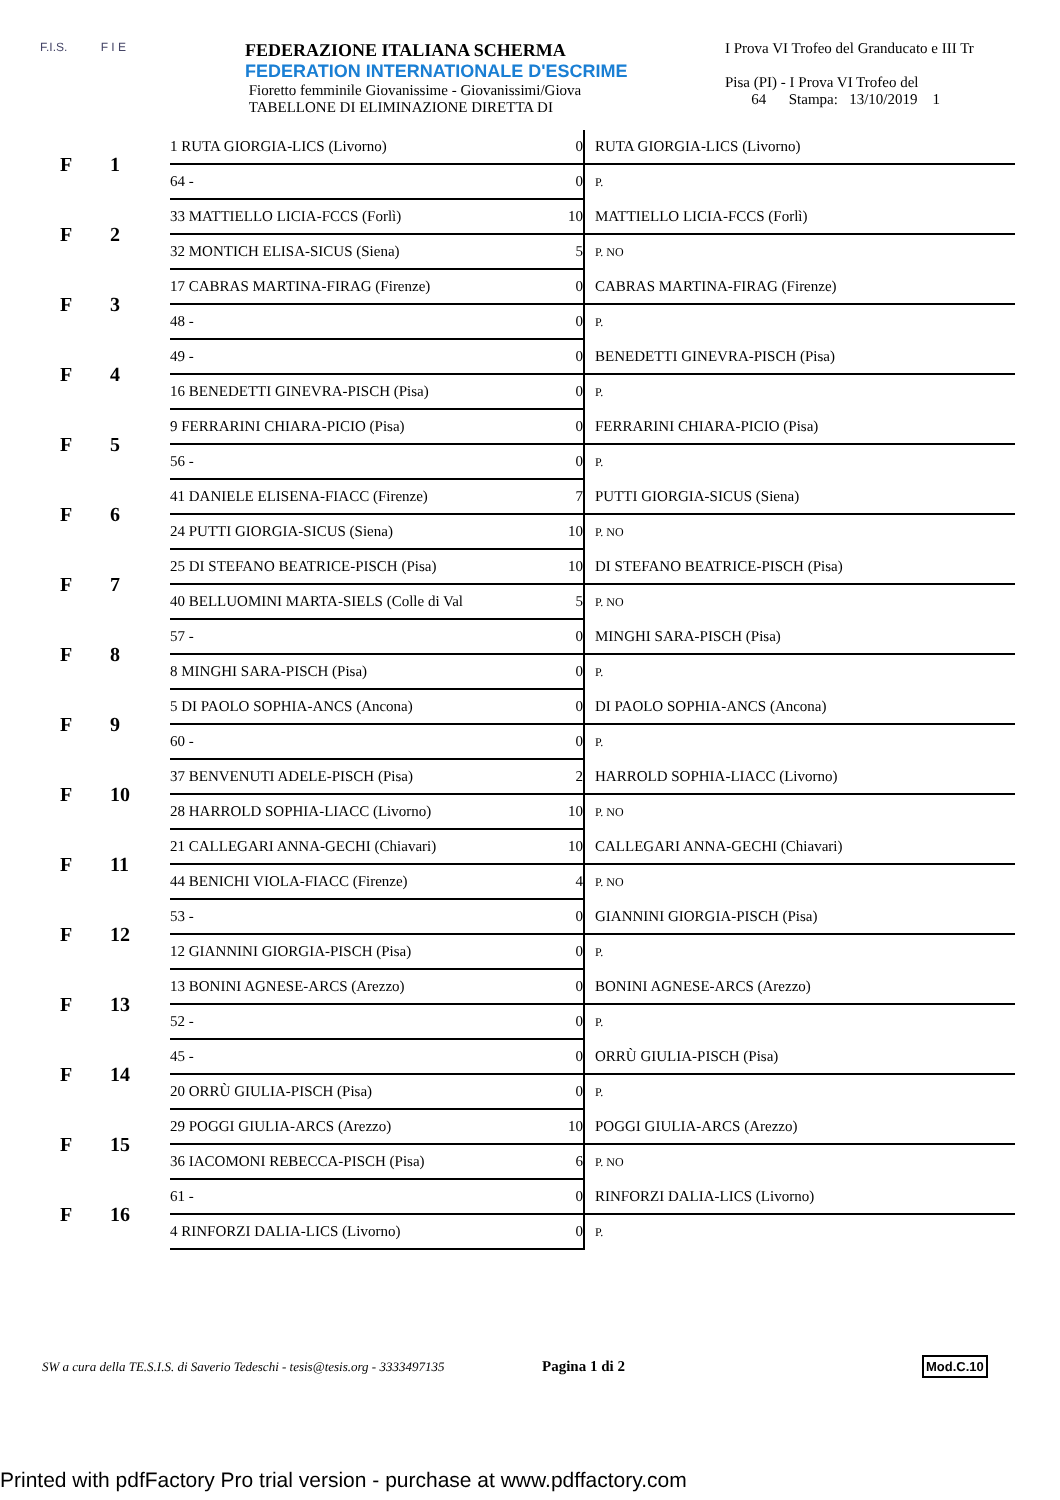F.I.S. F I E
FEDERAZIONE ITALIANA SCHERMA
FEDERATION INTERNATIONALE D'ESCRIME
Fioretto femminile Giovanissime - Giovanissimi/Giova
TABELLONE DI ELIMINAZIONE DIRETTA DI
I Prova VI Trofeo del Granducato e III Tr
Pisa (PI) - I Prova VI Trofeo del
64 Stampa: 13/10/2019 1
| F | 1 | 1 RUTA GIORGIA-LICS (Livorno) | 0 | RUTA GIORGIA-LICS (Livorno) |
| | | 64 - | 0 | P. |
| F | 2 | 33 MATTIELLO LICIA-FCCS (Forlì) | 10 | MATTIELLO LICIA-FCCS (Forlì) |
| | | 32 MONTICH ELISA-SICUS (Siena) | 5 | P. NO |
| F | 3 | 17 CABRAS MARTINA-FIRAG (Firenze) | 0 | CABRAS MARTINA-FIRAG (Firenze) |
| | | 48 - | 0 | P. |
| F | 4 | 49 - | 0 | BENEDETTI GINEVRA-PISCH (Pisa) |
| | | 16 BENEDETTI GINEVRA-PISCH (Pisa) | 0 | P. |
| F | 5 | 9 FERRARINI CHIARA-PICIO (Pisa) | 0 | FERRARINI CHIARA-PICIO (Pisa) |
| | | 56 - | 0 | P. |
| F | 6 | 41 DANIELE ELISENA-FIACC (Firenze) | 7 | PUTTI GIORGIA-SICUS (Siena) |
| | | 24 PUTTI GIORGIA-SICUS (Siena) | 10 | P. NO |
| F | 7 | 25 DI STEFANO BEATRICE-PISCH (Pisa) | 10 | DI STEFANO BEATRICE-PISCH (Pisa) |
| | | 40 BELLUOMINI MARTA-SIELS (Colle di Val | 5 | P. NO |
| F | 8 | 57 - | 0 | MINGHI SARA-PISCH (Pisa) |
| | | 8 MINGHI SARA-PISCH (Pisa) | 0 | P. |
| F | 9 | 5 DI PAOLO SOPHIA-ANCS (Ancona) | 0 | DI PAOLO SOPHIA-ANCS (Ancona) |
| | | 60 - | 0 | P. |
| F | 10 | 37 BENVENUTI ADELE-PISCH (Pisa) | 2 | HARROLD SOPHIA-LIACC (Livorno) |
| | | 28 HARROLD SOPHIA-LIACC (Livorno) | 10 | P. NO |
| F | 11 | 21 CALLEGARI ANNA-GECHI (Chiavari) | 10 | CALLEGARI ANNA-GECHI (Chiavari) |
| | | 44 BENICHI VIOLA-FIACC (Firenze) | 4 | P. NO |
| F | 12 | 53 - | 0 | GIANNINI GIORGIA-PISCH (Pisa) |
| | | 12 GIANNINI GIORGIA-PISCH (Pisa) | 0 | P. |
| F | 13 | 13 BONINI AGNESE-ARCS (Arezzo) | 0 | BONINI AGNESE-ARCS (Arezzo) |
| | | 52 - | 0 | P. |
| F | 14 | 45 - | 0 | ORRÙ GIULIA-PISCH (Pisa) |
| | | 20 ORRÙ GIULIA-PISCH (Pisa) | 0 | P. |
| F | 15 | 29 POGGI GIULIA-ARCS (Arezzo) | 10 | POGGI GIULIA-ARCS (Arezzo) |
| | | 36 IACOMONI REBECCA-PISCH (Pisa) | 6 | P. NO |
| F | 16 | 61 - | 0 | RINFORZI DALIA-LICS (Livorno) |
| | | 4 RINFORZI DALIA-LICS (Livorno) | 0 | P. |
SW a cura della TE.S.I.S. di Saverio Tedeschi - tesis@tesis.org - 3333497135 Pagina 1 di 2 Mod.C.10
Printed with pdfFactory Pro trial version - purchase at www.pdffactory.com